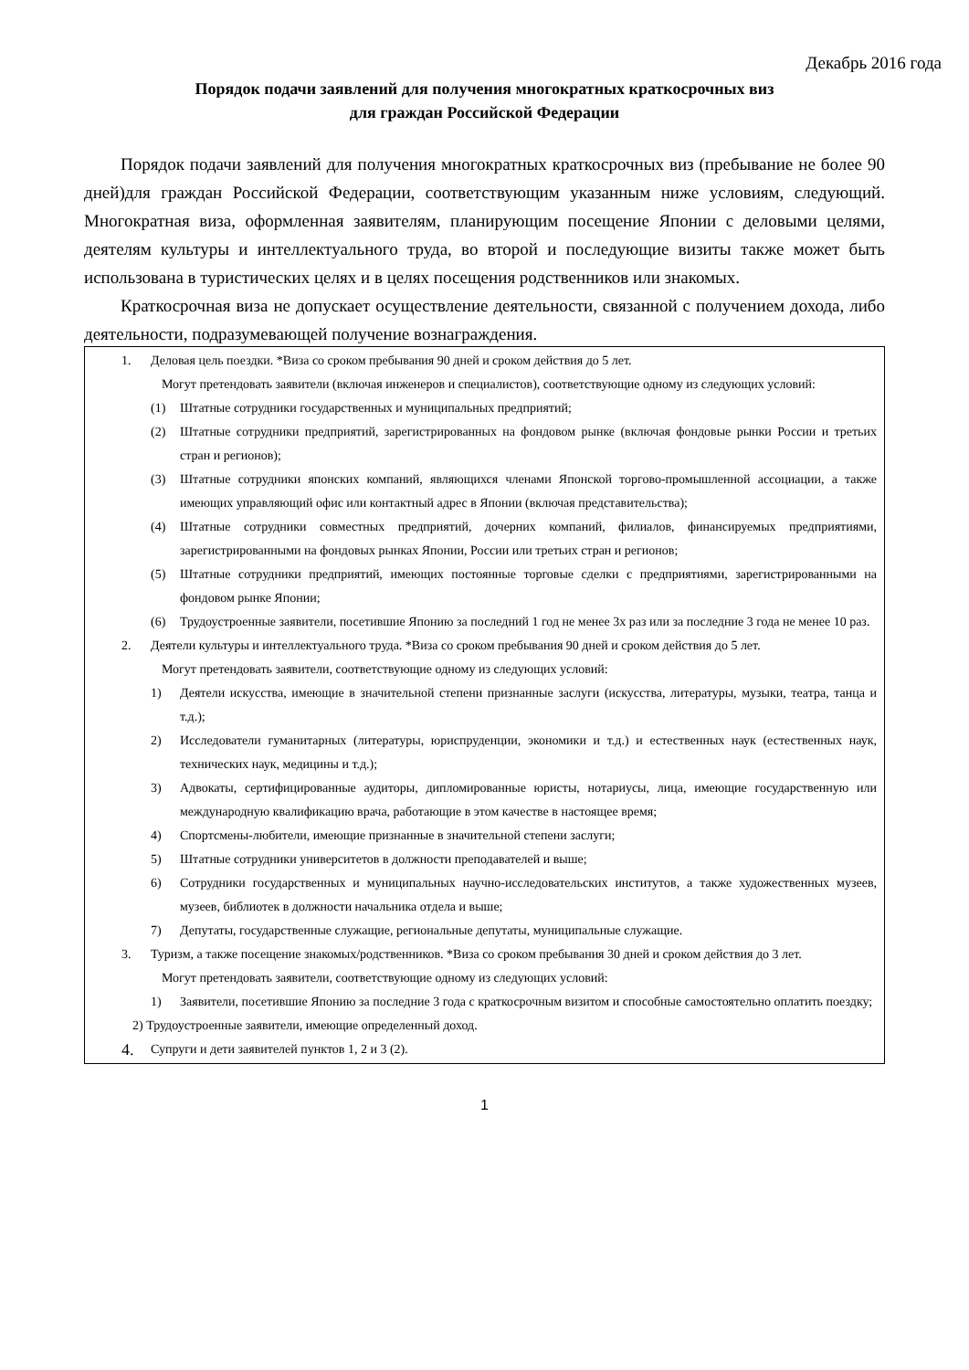Декабрь 2016 года
Порядок подачи заявлений для получения многократных краткосрочных виз
для граждан Российской Федерации
Порядок подачи заявлений для получения многократных краткосрочных виз (пребывание не более 90 дней)для граждан Российской Федерации, соответствующим указанным ниже условиям, следующий. Многократная виза, оформленная заявителям, планирующим посещение Японии с деловыми целями, деятелям культуры и интеллектуального труда, во второй и последующие визиты также может быть использована в туристических целях и в целях посещения родственников или знакомых.
Краткосрочная виза не допускает осуществление деятельности, связанной с получением дохода, либо деятельности, подразумевающей получение вознаграждения.
1. Деловая цель поездки. *Виза со сроком пребывания 90 дней и сроком действия до 5 лет.
Могут претендовать заявители (включая инженеров и специалистов), соответствующие одному из следующих условий:
(1) Штатные сотрудники государственных и муниципальных предприятий;
(2) Штатные сотрудники предприятий, зарегистрированных на фондовом рынке (включая фондовые рынки России и третьих стран и регионов);
(3) Штатные сотрудники японских компаний, являющихся членами Японской торгово-промышленной ассоциации, а также имеющих управляющий офис или контактный адрес в Японии (включая представительства);
(4) Штатные сотрудники совместных предприятий, дочерних компаний, филиалов, финансируемых предприятиями, зарегистрированными на фондовых рынках Японии, России или третьих стран и регионов;
(5) Штатные сотрудники предприятий, имеющих постоянные торговые сделки с предприятиями, зарегистрированными на фондовом рынке Японии;
(6) Трудоустроенные заявители, посетившие Японию за последний 1 год не менее 3х раз или за последние 3 года не менее 10 раз.
2. Деятели культуры и интеллектуального труда. *Виза со сроком пребывания 90 дней и сроком действия до 5 лет.
Могут претендовать заявители, соответствующие одному из следующих условий:
1) Деятели искусства, имеющие в значительной степени признанные заслуги (искусства, литературы, музыки, театра, танца и т.д.);
2) Исследователи гуманитарных (литературы, юриспруденции, экономики и т.д.) и естественных наук (естественных наук, технических наук, медицины и т.д.);
3) Адвокаты, сертифицированные аудиторы, дипломированные юристы, нотариусы, лица, имеющие государственную или международную квалификацию врача, работающие в этом качестве в настоящее время;
4) Спортсмены-любители, имеющие признанные в значительной степени заслуги;
5) Штатные сотрудники университетов в должности преподавателей и выше;
6) Сотрудники государственных и муниципальных научно-исследовательских институтов, а также художественных музеев, музеев, библиотек в должности начальника отдела и выше;
7) Депутаты, государственные служащие, региональные депутаты, муниципальные служащие.
3. Туризм, а также посещение знакомых/родственников. *Виза со сроком пребывания 30 дней и сроком действия до 3 лет.
Могут претендовать заявители, соответствующие одному из следующих условий:
1) Заявители, посетившие Японию за последние 3 года с краткосрочным визитом и способные самостоятельно оплатить поездку;
2) Трудоустроенные заявители, имеющие определенный доход.
4. Супруги и дети заявителей пунктов 1, 2 и 3 (2).
1